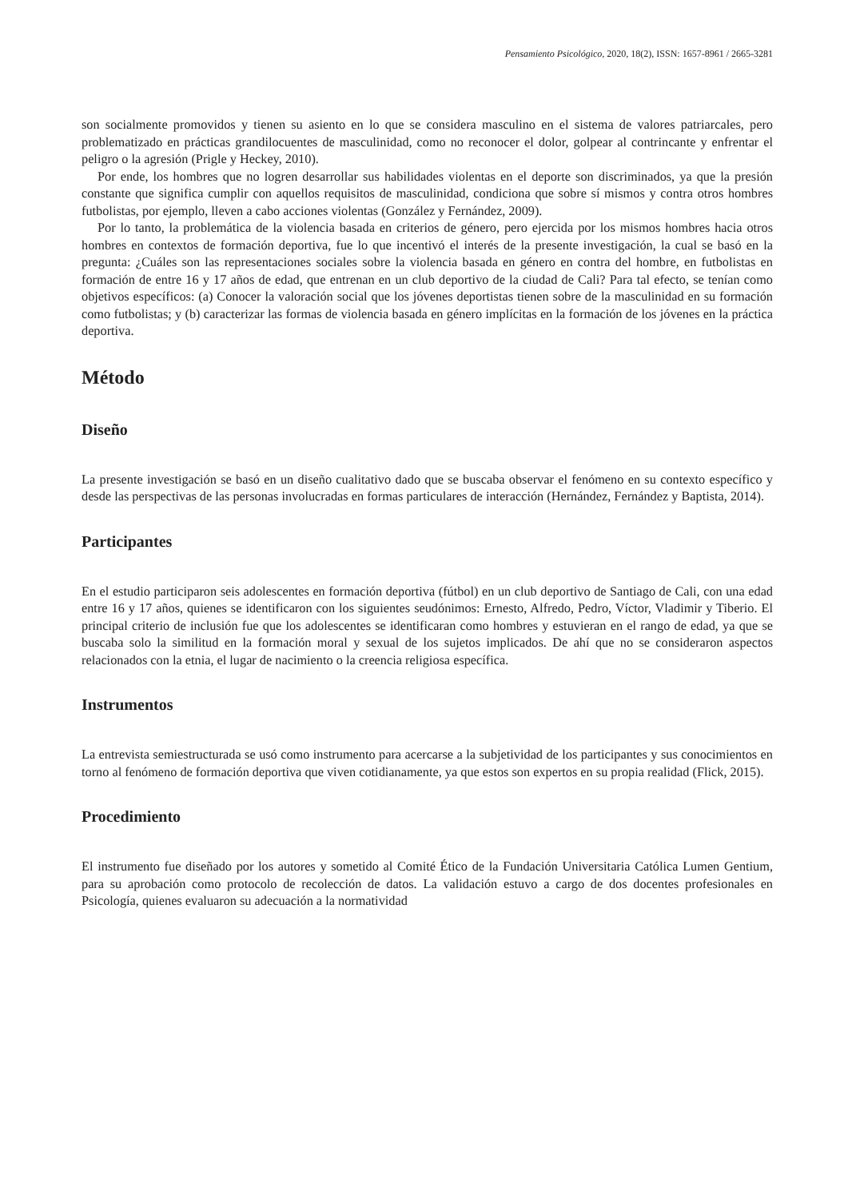Pensamiento Psicológico, 2020, 18(2), ISSN: 1657-8961 / 2665-3281
son socialmente promovidos y tienen su asiento en lo que se considera masculino en el sistema de valores patriarcales, pero problematizado en prácticas grandilocuentes de masculinidad, como no reconocer el dolor, golpear al contrincante y enfrentar el peligro o la agresión (Prigle y Heckey, 2010).
Por ende, los hombres que no logren desarrollar sus habilidades violentas en el deporte son discriminados, ya que la presión constante que significa cumplir con aquellos requisitos de masculinidad, condiciona que sobre sí mismos y contra otros hombres futbolistas, por ejemplo, lleven a cabo acciones violentas (González y Fernández, 2009).
Por lo tanto, la problemática de la violencia basada en criterios de género, pero ejercida por los mismos hombres hacia otros hombres en contextos de formación deportiva, fue lo que incentivó el interés de la presente investigación, la cual se basó en la pregunta: ¿Cuáles son las representaciones sociales sobre la violencia basada en género en contra del hombre, en futbolistas en formación de entre 16 y 17 años de edad, que entrenan en un club deportivo de la ciudad de Cali? Para tal efecto, se tenían como objetivos específicos: (a) Conocer la valoración social que los jóvenes deportistas tienen sobre de la masculinidad en su formación como futbolistas; y (b) caracterizar las formas de violencia basada en género implícitas en la formación de los jóvenes en la práctica deportiva.
Método
Diseño
La presente investigación se basó en un diseño cualitativo dado que se buscaba observar el fenómeno en su contexto específico y desde las perspectivas de las personas involucradas en formas particulares de interacción (Hernández, Fernández y Baptista, 2014).
Participantes
En el estudio participaron seis adolescentes en formación deportiva (fútbol) en un club deportivo de Santiago de Cali, con una edad entre 16 y 17 años, quienes se identificaron con los siguientes seudónimos: Ernesto, Alfredo, Pedro, Víctor, Vladimir y Tiberio. El principal criterio de inclusión fue que los adolescentes se identificaran como hombres y estuvieran en el rango de edad, ya que se buscaba solo la similitud en la formación moral y sexual de los sujetos implicados. De ahí que no se consideraron aspectos relacionados con la etnia, el lugar de nacimiento o la creencia religiosa específica.
Instrumentos
La entrevista semiestructurada se usó como instrumento para acercarse a la subjetividad de los participantes y sus conocimientos en torno al fenómeno de formación deportiva que viven cotidianamente, ya que estos son expertos en su propia realidad (Flick, 2015).
Procedimiento
El instrumento fue diseñado por los autores y sometido al Comité Ético de la Fundación Universitaria Católica Lumen Gentium, para su aprobación como protocolo de recolección de datos. La validación estuvo a cargo de dos docentes profesionales en Psicología, quienes evaluaron su adecuación a la normatividad